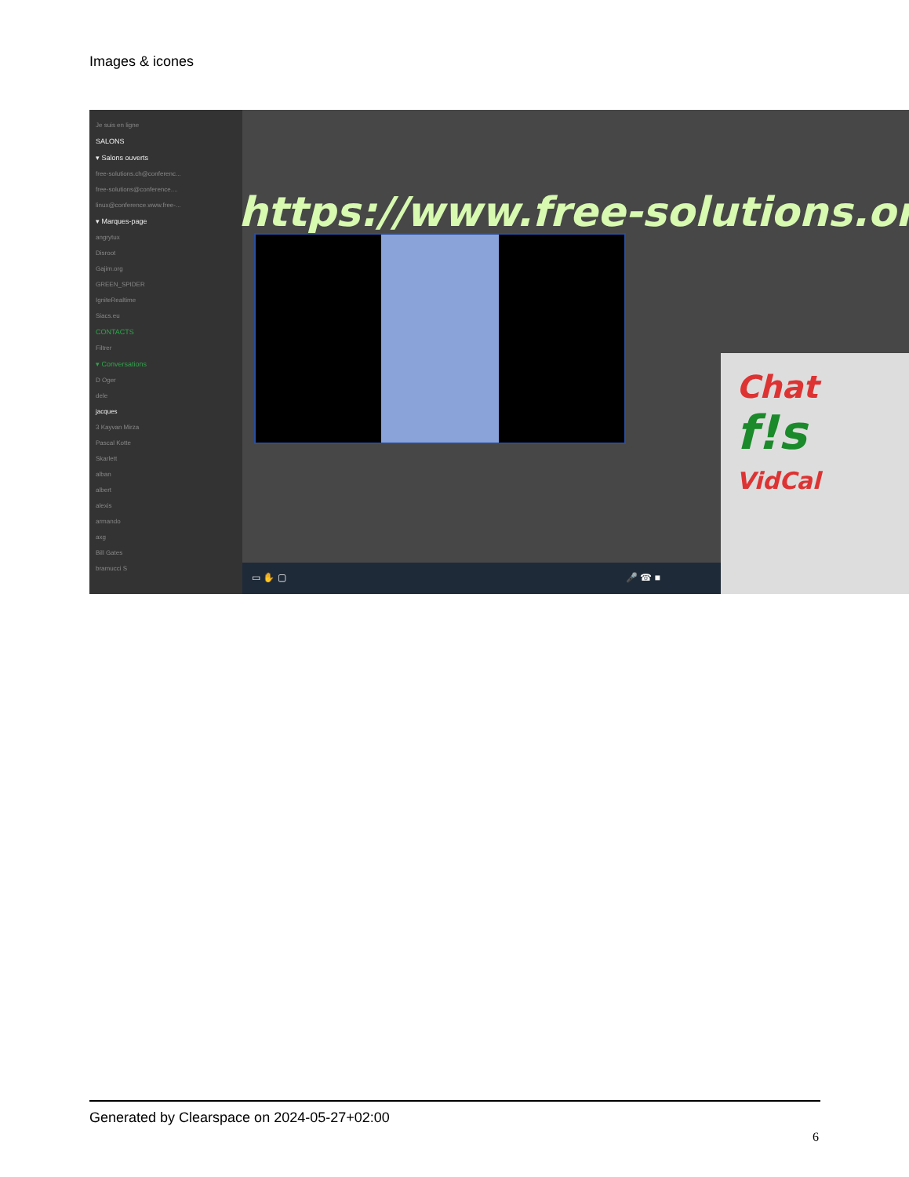Images & icones
Je suis en ligne
SALONS
▾ Salons ouverts
free-solutions.ch@conferenc...
free-solutions@conference....
linux@conference.www.free-...
▾ Marques-page
angrytux
Disroot
Gajim.org
GREEN_SPIDER
IgniteRealtime
Siacs.eu
CONTACTS
Filtrer
▾ Conversations
D Oger
dele
jacques
3 Kayvan Mirza
Pascal Kotte
Skarlett
alban
albert
alexis
armando
axg
Bill Gates
bramucci S
https://www.free-solutions.org/
Chat
f!s
VidCal
▭ ✋ ▢ 🎤 ☎ ■
Generated by Clearspace on 2024-05-27+02:00
6